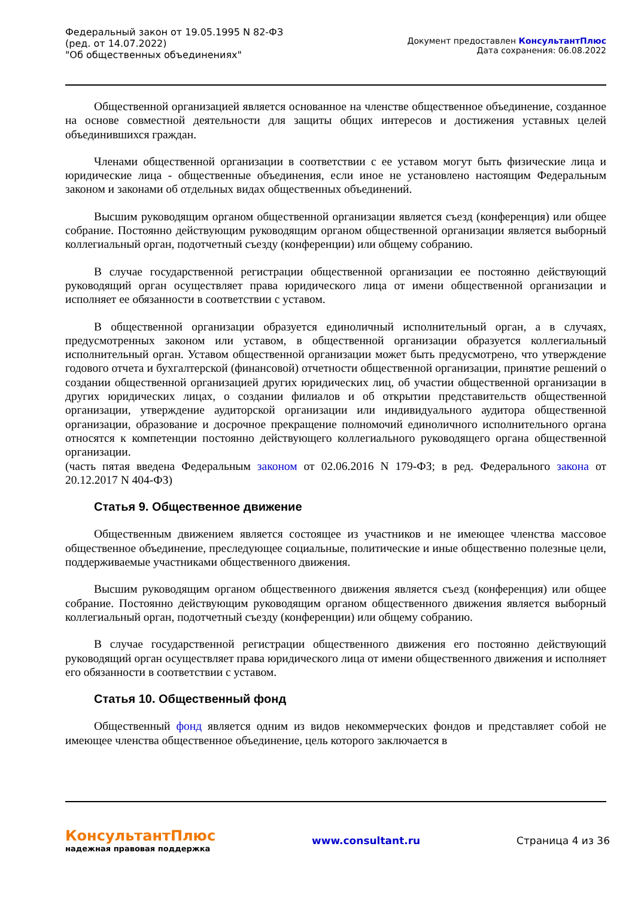Федеральный закон от 19.05.1995 N 82-ФЗ
(ред. от 14.07.2022)
"Об общественных объединениях"
Документ предоставлен КонсультантПлюс
Дата сохранения: 06.08.2022
Общественной организацией является основанное на членстве общественное объединение, созданное на основе совместной деятельности для защиты общих интересов и достижения уставных целей объединившихся граждан.
Членами общественной организации в соответствии с ее уставом могут быть физические лица и юридические лица - общественные объединения, если иное не установлено настоящим Федеральным законом и законами об отдельных видах общественных объединений.
Высшим руководящим органом общественной организации является съезд (конференция) или общее собрание. Постоянно действующим руководящим органом общественной организации является выборный коллегиальный орган, подотчетный съезду (конференции) или общему собранию.
В случае государственной регистрации общественной организации ее постоянно действующий руководящий орган осуществляет права юридического лица от имени общественной организации и исполняет ее обязанности в соответствии с уставом.
В общественной организации образуется единоличный исполнительный орган, а в случаях, предусмотренных законом или уставом, в общественной организации образуется коллегиальный исполнительный орган. Уставом общественной организации может быть предусмотрено, что утверждение годового отчета и бухгалтерской (финансовой) отчетности общественной организации, принятие решений о создании общественной организацией других юридических лиц, об участии общественной организации в других юридических лицах, о создании филиалов и об открытии представительств общественной организации, утверждение аудиторской организации или индивидуального аудитора общественной организации, образование и досрочное прекращение полномочий единоличного исполнительного органа относятся к компетенции постоянно действующего коллегиального руководящего органа общественной организации.
(часть пятая введена Федеральным законом от 02.06.2016 N 179-ФЗ; в ред. Федерального закона от 20.12.2017 N 404-ФЗ)
Статья 9. Общественное движение
Общественным движением является состоящее из участников и не имеющее членства массовое общественное объединение, преследующее социальные, политические и иные общественно полезные цели, поддерживаемые участниками общественного движения.
Высшим руководящим органом общественного движения является съезд (конференция) или общее собрание. Постоянно действующим руководящим органом общественного движения является выборный коллегиальный орган, подотчетный съезду (конференции) или общему собранию.
В случае государственной регистрации общественного движения его постоянно действующий руководящий орган осуществляет права юридического лица от имени общественного движения и исполняет его обязанности в соответствии с уставом.
Статья 10. Общественный фонд
Общественный фонд является одним из видов некоммерческих фондов и представляет собой не имеющее членства общественное объединение, цель которого заключается в
КонсультантПлюс
надежная правовая поддержка
www.consultant.ru Страница 4 из 36